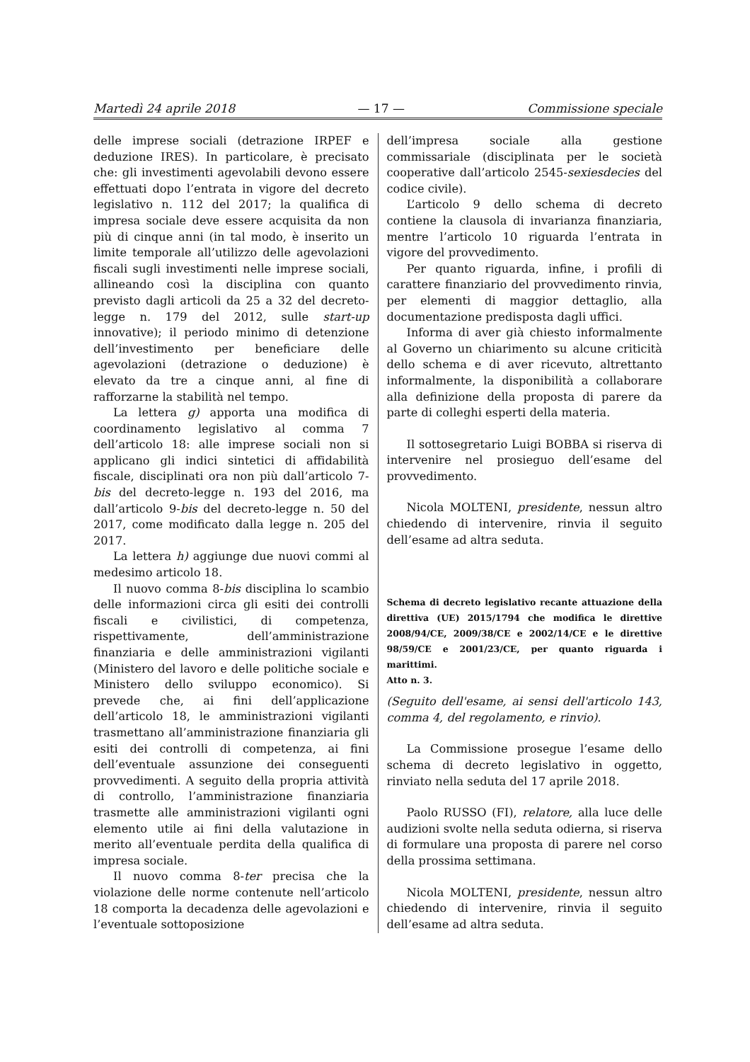Martedì 24 aprile 2018 — 17 — Commissione speciale
delle imprese sociali (detrazione IRPEF e deduzione IRES). In particolare, è precisato che: gli investimenti agevolabili devono essere effettuati dopo l’entrata in vigore del decreto legislativo n. 112 del 2017; la qualifica di impresa sociale deve essere acquisita da non più di cinque anni (in tal modo, è inserito un limite temporale all’utilizzo delle agevolazioni fiscali sugli investimenti nelle imprese sociali, allineando così la disciplina con quanto previsto dagli articoli da 25 a 32 del decreto-legge n. 179 del 2012, sulle start-up innovative); il periodo minimo di detenzione dell’investimento per beneficiare delle agevolazioni (detrazione o deduzione) è elevato da tre a cinque anni, al fine di rafforzarne la stabilità nel tempo.
La lettera g) apporta una modifica di coordinamento legislativo al comma 7 dell’articolo 18: alle imprese sociali non si applicano gli indici sintetici di affidabilità fiscale, disciplinati ora non più dall’articolo 7-bis del decreto-legge n. 193 del 2016, ma dall’articolo 9-bis del decreto-legge n. 50 del 2017, come modificato dalla legge n. 205 del 2017.
La lettera h) aggiunge due nuovi commi al medesimo articolo 18.
Il nuovo comma 8-bis disciplina lo scambio delle informazioni circa gli esiti dei controlli fiscali e civilistici, di competenza, rispettivamente, dell’amministrazione finanziaria e delle amministrazioni vigilanti (Ministero del lavoro e delle politiche sociale e Ministero dello sviluppo economico). Si prevede che, ai fini dell’applicazione dell’articolo 18, le amministrazioni vigilanti trasmettano all’amministrazione finanziaria gli esiti dei controlli di competenza, ai fini dell’eventuale assunzione dei conseguenti provvedimenti. A seguito della propria attività di controllo, l’amministrazione finanziaria trasmette alle amministrazioni vigilanti ogni elemento utile ai fini della valutazione in merito all’eventuale perdita della qualifica di impresa sociale.
Il nuovo comma 8-ter precisa che la violazione delle norme contenute nell’articolo 18 comporta la decadenza delle agevolazioni e l’eventuale sottoposizione
dell’impresa sociale alla gestione commissariale (disciplinata per le società cooperative dall’articolo 2545-sexiesdecies del codice civile).
L’articolo 9 dello schema di decreto contiene la clausola di invarianza finanziaria, mentre l’articolo 10 riguarda l’entrata in vigore del provvedimento.
Per quanto riguarda, infine, i profili di carattere finanziario del provvedimento rinvia, per elementi di maggior dettaglio, alla documentazione predisposta dagli uffici.
Informa di aver già chiesto informalmente al Governo un chiarimento su alcune criticità dello schema e di aver ricevuto, altrettanto informalmente, la disponibilità a collaborare alla definizione della proposta di parere da parte di colleghi esperti della materia.
Il sottosegretario Luigi BOBBA si riserva di intervenire nel prosieguo dell’esame del provvedimento.
Nicola MOLTENI, presidente, nessun altro chiedendo di intervenire, rinvia il seguito dell’esame ad altra seduta.
Schema di decreto legislativo recante attuazione della direttiva (UE) 2015/1794 che modifica le direttive 2008/94/CE, 2009/38/CE e 2002/14/CE e le direttive 98/59/CE e 2001/23/CE, per quanto riguarda i marittimi.
Atto n. 3.
(Seguito dell'esame, ai sensi dell'articolo 143, comma 4, del regolamento, e rinvio).
La Commissione prosegue l’esame dello schema di decreto legislativo in oggetto, rinviato nella seduta del 17 aprile 2018.
Paolo RUSSO (FI), relatore, alla luce delle audizioni svolte nella seduta odierna, si riserva di formulare una proposta di parere nel corso della prossima settimana.
Nicola MOLTENI, presidente, nessun altro chiedendo di intervenire, rinvia il seguito dell’esame ad altra seduta.